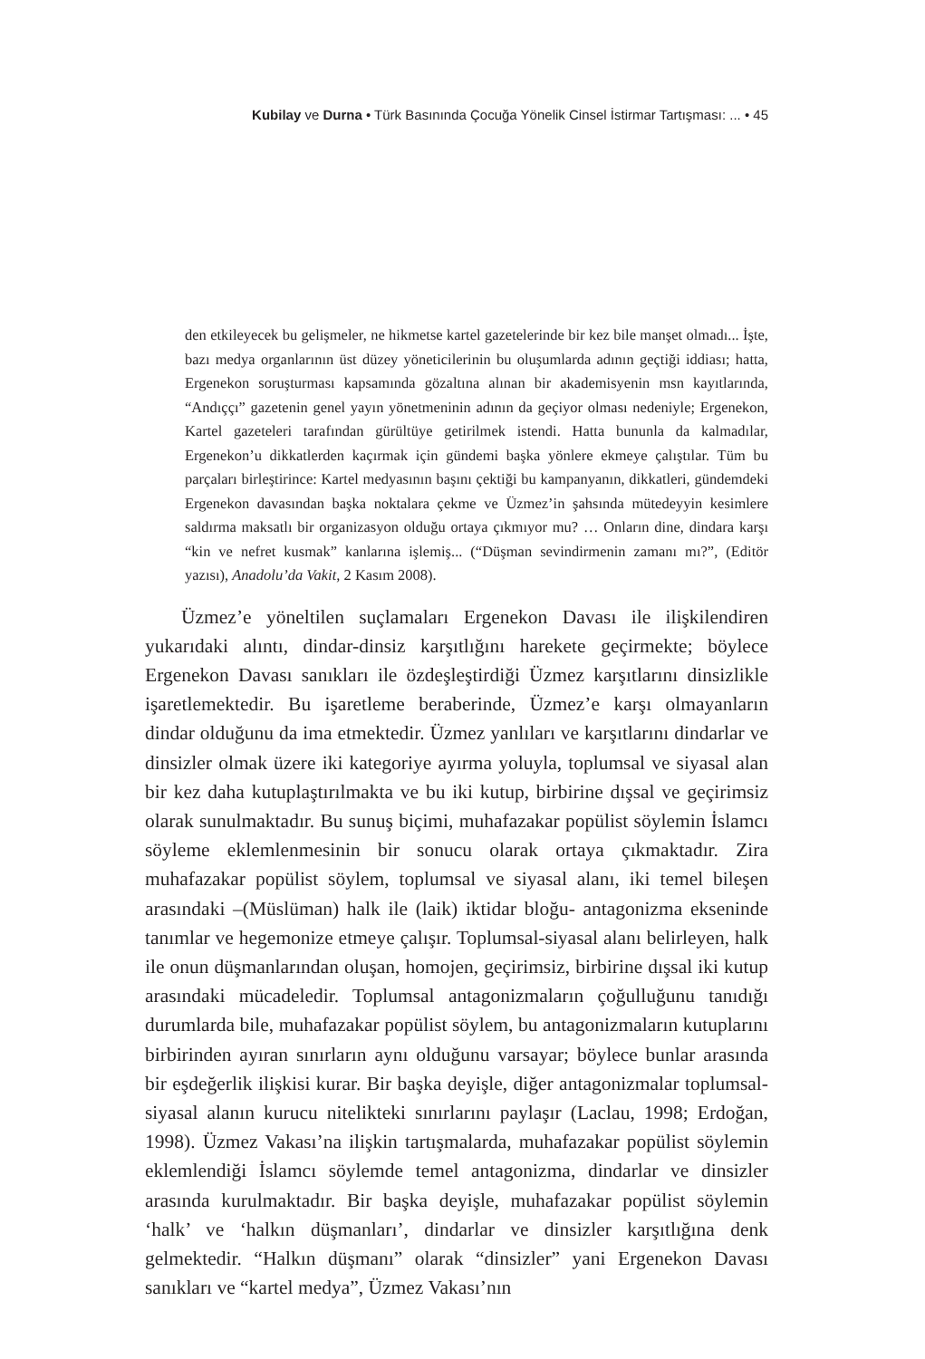Kubilay ve Durna • Türk Basınında Çocuğa Yönelik Cinsel İstirmar Tartışması: ... • 45
den etkileyecek bu gelişmeler, ne hikmetse kartel gazetelerinde bir kez bile manşet olmadı... İşte, bazı medya organlarının üst düzey yöneticilerinin bu oluşumlarda adının geçtiği iddiası; hatta, Ergenekon soruşturması kapsamında gözaltına alınan bir akademisyenin msn kayıtlarında, “Andıççı” gazetenin genel yayın yönetmeninin adının da geçiyor olması nedeniyle; Ergenekon, Kartel gazeteleri tarafından gürültüye getirilmek istendi. Hatta bununla da kalmadılar, Ergenekon’u dikkatlerden kaçırmak için gündemi başka yönlere ekmeye çalıştılar. Tüm bu parçaları birleştirince: Kartel medyasının başını çektiği bu kampanyanın, dikkatleri, gündemdeki Ergenekon davasından başka noktalara çekme ve Üzmez’in şahsında mütedeyyin kesimlere saldırma maksatlı bir organizasyon olduğu ortaya çıkmıyor mu? … Onların dine, dindara karşı “kin ve nefret kusmak” kanlarına işlemiş... (“Düşman sevindirmenin zamanı mı?”, (Editör yazısı), Anadolu’da Vakit, 2 Kasım 2008).
Üzmez’e yöneltilen suçlamaları Ergenekon Davası ile ilişkilendiren yukarıdaki alıntı, dindar-dinsiz karşıtlığını harekete geçirmekte; böylece Ergenekon Davası sanıkları ile özdeşleştirdiği Üzmez karşıtlarını dinsizlikle işaretlemektedir. Bu işaretleme beraberinde, Üzmez’e karşı olmayanların dindar olduğunu da ima etmektedir. Üzmez yanlıları ve karşıtlarını dindarlar ve dinsizler olmak üzere iki kategoriye ayırma yoluyla, toplumsal ve siyasal alan bir kez daha kutuplaştırılmakta ve bu iki kutup, birbirine dışsal ve geçirimsiz olarak sunulmaktadır. Bu sunuş biçimi, muhafazakar popülist söylemin İslamcı söyleme eklemlenmesinin bir sonucu olarak ortaya çıkmaktadır. Zira muhafazakar popülist söylem, toplumsal ve siyasal alanı, iki temel bileşen arasındaki –(Müslüman) halk ile (laik) iktidar bloğu- antagonizma ekseninde tanımlar ve hegemonize etmeye çalışır. Toplumsal-siyasal alanı belirleyen, halk ile onun düşmanlarından oluşan, homojen, geçirimsiz, birbirine dışsal iki kutup arasındaki mücadeledir. Toplumsal antagonizmaların çoğulluğunu tanıdığı durumlarda bile, muhafazakar popülist söylem, bu antagonizmaların kutuplarını birbirinden ayıran sınırların aynı olduğunu varsayar; böylece bunlar arasında bir eşdeğerlik ilişkisi kurar. Bir başka deyişle, diğer antagonizmalar toplumsal-siyasal alanın kurucu nitelikteki sınırlarını paylaşır (Laclau, 1998; Erdoğan, 1998). Üzmez Vakası’na ilişkin tartışmalarda, muhafazakar popülist söylemin eklemlendiği İslamcı söylemde temel antagonizma, dindarlar ve dinsizler arasında kurulmaktadır. Bir başka deyişle, muhafazakar popülist söylemin ‘halk’ ve ‘halkın düşmanları’, dindarlar ve dinsizler karşıtlığına denk gelmektedir. “Halkın düşmanı” olarak “dinsizler” yani Ergenekon Davası sanıkları ve “kartel medya”, Üzmez Vakası’nın